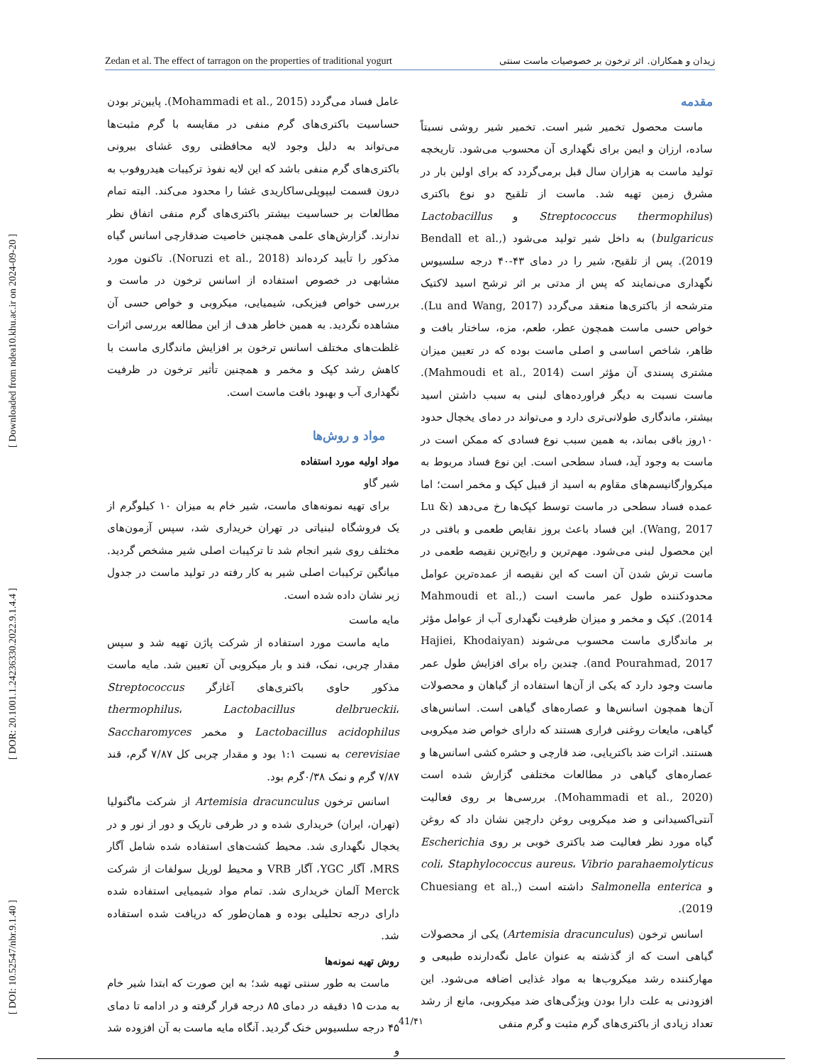[ DOI: 10.52547/nbr.9.1.40 ] [ DOR: 20.1001.1.24236330.2022.9.1.4.4 ] [ Downloaded from ndea10.khu.ac.ir on 2024-09-20 ]
Zedan et al. The effect of tarragon on the properties of traditional yogurt زیدان و همکاران. اثر ترخون بر خصوصیات ماست سنتی
مقدمه
ماست محصول تخمیر شیر است. تخمیر شیر روشی نسبتاً ساده، ارزان و ایمن برای نگهداری آن محسوب می‌شود. تاریخچه تولید ماست به هزاران سال قبل برمی‌گردد که برای اولین بار در مشرق زمین تهیه شد. ماست از تلقیح دو نوع باکتری (Streptococcus thermophilus و Lactobacillus bulgaricus) به داخل شیر تولید می‌شود (Bendall et al., 2019). پس از تلقیح، شیر را در دمای ۴۳-۴۰ درجه سلسیوس نگهداری می‌نمایند که پس از مدتی بر اثر ترشح اسید لاکتیک مترشحه از باکتری‌ها منعقد می‌گردد (Lu and Wang, 2017). خواص حسی ماست همچون عطر، طعم، مزه، ساختار بافت و ظاهر، شاخص اساسی و اصلی ماست بوده که در تعیین میزان مشتری پسندی آن مؤثر است (Mahmoudi et al., 2014). ماست نسبت به دیگر فراورده‌های لبنی به سبب داشتن اسید بیشتر، ماندگاری طولانی‌تری دارد و می‌تواند در دمای یخچال حدود ۱۰روز باقی بماند، به همین سبب نوع فسادی که ممکن است در ماست به وجود آید، فساد سطحی است. این نوع فساد مربوط به میکروارگانیسم‌های مقاوم به اسید از قبیل کپک و مخمر است؛ اما عمده فساد سطحی در ماست توسط کپک‌ها رخ می‌دهد (Lu & Wang, 2017). این فساد باعث بروز نقایص طعمی و بافتی در این محصول لبنی می‌شود. مهم‌ترین و رایج‌ترین نقیصه طعمی در ماست ترش شدن آن است که این نقیصه از عمده‌ترین عوامل محدودکننده طول عمر ماست است (Mahmoudi et al., 2014). کپک و مخمر و میزان ظرفیت نگهداری آب از عوامل مؤثر بر ماندگاری ماست محسوب می‌شوند (Hajiei, Khodaiyan and Pourahmad, 2017). چندین راه برای افزایش طول عمر ماست وجود دارد که یکی از آن‌ها استفاده از گیاهان و محصولات آن‌ها همچون اسانس‌ها و عصاره‌های گیاهی است. اسانس‌های گیاهی، مایعات روغنی فراری هستند که دارای خواص ضد میکروبی هستند. اثرات ضد باکتریایی، ضد قارچی و حشره کشی اسانس‌ها و عصاره‌های گیاهی در مطالعات مختلفی گزارش شده است (Mohammadi et al., 2020). بررسی‌ها بر روی فعالیت آنتی‌اکسیدانی و ضد میکروبی روغن دارچین نشان داد که روغن گیاه مورد نظر فعالیت ضد باکتری خوبی بر روی Escherichia coli، Staphylococcus aureus، Vibrio parahaemolyticus و Salmonella enterica داشته است (Chuesiang et al., 2019).
اسانس ترخون (Artemisia dracunculus) یکی از محصولات گیاهی است که از گذشته به عنوان عامل نگه‌دارنده طبیعی و مهارکننده رشد میکروب‌ها به مواد غذایی اضافه می‌شود. این افزودنی به علت دارا بودن ویژگی‌های ضد میکروبی، مانع از رشد تعداد زیادی از باکتری‌های گرم مثبت و گرم منفی
عامل فساد می‌گردد (Mohammadi et al., 2015). پایین‌تر بودن حساسیت باکتری‌های گرم منفی در مقایسه با گرم مثبت‌ها می‌تواند به دلیل وجود لایه محافظتی روی غشای بیرونی باکتری‌های گرم منفی باشد که این لایه نفوذ ترکیبات هیدروفوب به درون قسمت لیپوپلی‌ساکاریدی غشا را محدود می‌کند. البته تمام مطالعات بر حساسیت بیشتر باکتری‌های گرم منفی اتفاق نظر ندارند. گزارش‌های علمی همچنین خاصیت ضدقارچی اسانس گیاه مذکور را تأیید کرده‌اند (Noruzi et al., 2018). تاکنون مورد مشابهی در خصوص استفاده از اسانس ترخون در ماست و بررسی خواص فیزیکی، شیمیایی، میکروبی و خواص حسی آن مشاهده نگردید. به همین خاطر هدف از این مطالعه بررسی اثرات غلظت‌های مختلف اسانس ترخون بر افزایش ماندگاری ماست با کاهش رشد کپک و مخمر و همچنین تأثیر ترخون در ظرفیت نگهداری آب و بهبود بافت ماست است.
مواد و روش‌ها
مواد اولیه مورد استفاده
شیر گاو
برای تهیه نمونه‌های ماست، شیر خام به میزان ۱۰ کیلوگرم از یک فروشگاه لبنیاتی در تهران خریداری شد، سپس آزمون‌های مختلف روی شیر انجام شد تا ترکیبات اصلی شیر مشخص گردید. میانگین ترکیبات اصلی شیر به کار رفته در تولید ماست در جدول زیر نشان داده شده است.
مایه ماست
مایه ماست مورد استفاده از شرکت پاژن تهیه شد و سپس مقدار چربی، نمک، قند و بار میکروبی آن تعیین شد. مایه ماست مذکور حاوی باکتری‌های آغازگر Streptococcus thermophilus، Lactobacillus delbrueckii، Lactobacillus acidophilus و مخمر Saccharomyces cerevisiae به نسبت ۱:۱ بود و مقدار چربی کل ۷/۸۷ گرم، قند ۷/۸۷ گرم و نمک ۰/۳۸گرم بود.
اسانس ترخون Artemisia dracunculus از شرکت ماگنولیا (تهران، ایران) خریداری شده و در ظرفی تاریک و دور از نور و در یخچال نگهداری شد. محیط کشت‌های استفاده شده شامل آگار MRS، آگار YGC، آگار VRB و محیط لوریل سولفات از شرکت Merck آلمان خریداری شد. تمام مواد شیمیایی استفاده شده دارای درجه تحلیلی بوده و همان‌طور که دریافت شده استفاده شد.
روش تهیه نمونه‌ها
ماست به طور سنتی تهیه شد؛ به این صورت که ابتدا شیر خام به مدت ۱۵ دقیقه در دمای ۸۵ درجه قرار گرفته و در ادامه تا دمای ۴۵ درجه سلسیوس خنک گردید. آنگاه مایه ماست به آن افزوده شد و
41/۴۱